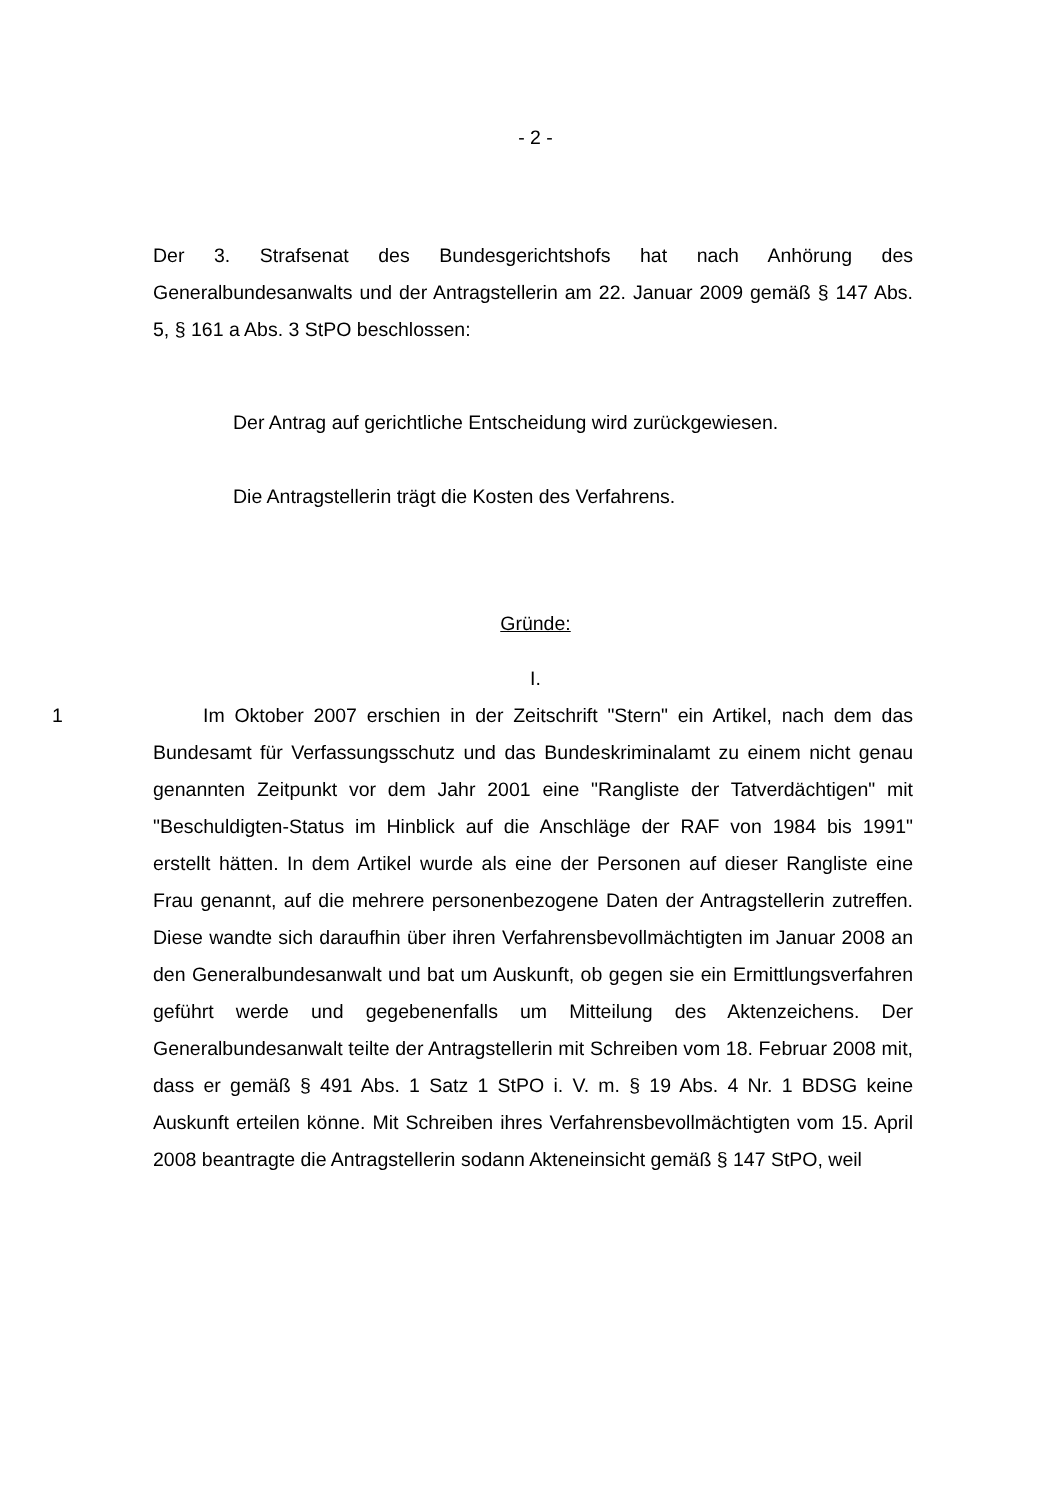- 2 -
Der 3. Strafsenat des Bundesgerichtshofs hat nach Anhörung des Generalbundesanwalts und der Antragstellerin am 22. Januar 2009 gemäß § 147 Abs. 5, § 161 a Abs. 3 StPO beschlossen:
Der Antrag auf gerichtliche Entscheidung wird zurückgewiesen.
Die Antragstellerin trägt die Kosten des Verfahrens.
Gründe:
I.
1 Im Oktober 2007 erschien in der Zeitschrift "Stern" ein Artikel, nach dem das Bundesamt für Verfassungsschutz und das Bundeskriminalamt zu einem nicht genau genannten Zeitpunkt vor dem Jahr 2001 eine "Rangliste der Tatverdächtigen" mit "Beschuldigten-Status im Hinblick auf die Anschläge der RAF von 1984 bis 1991" erstellt hätten. In dem Artikel wurde als eine der Personen auf dieser Rangliste eine Frau genannt, auf die mehrere personenbezogene Daten der Antragstellerin zutreffen. Diese wandte sich daraufhin über ihren Verfahrensbevollmächtigten im Januar 2008 an den Generalbundesanwalt und bat um Auskunft, ob gegen sie ein Ermittlungsverfahren geführt werde und gegebenenfalls um Mitteilung des Aktenzeichens. Der Generalbundesanwalt teilte der Antragstellerin mit Schreiben vom 18. Februar 2008 mit, dass er gemäß § 491 Abs. 1 Satz 1 StPO i. V. m. § 19 Abs. 4 Nr. 1 BDSG keine Auskunft erteilen könne. Mit Schreiben ihres Verfahrensbevollmächtigten vom 15. April 2008 beantragte die Antragstellerin sodann Akteneinsicht gemäß § 147 StPO, weil